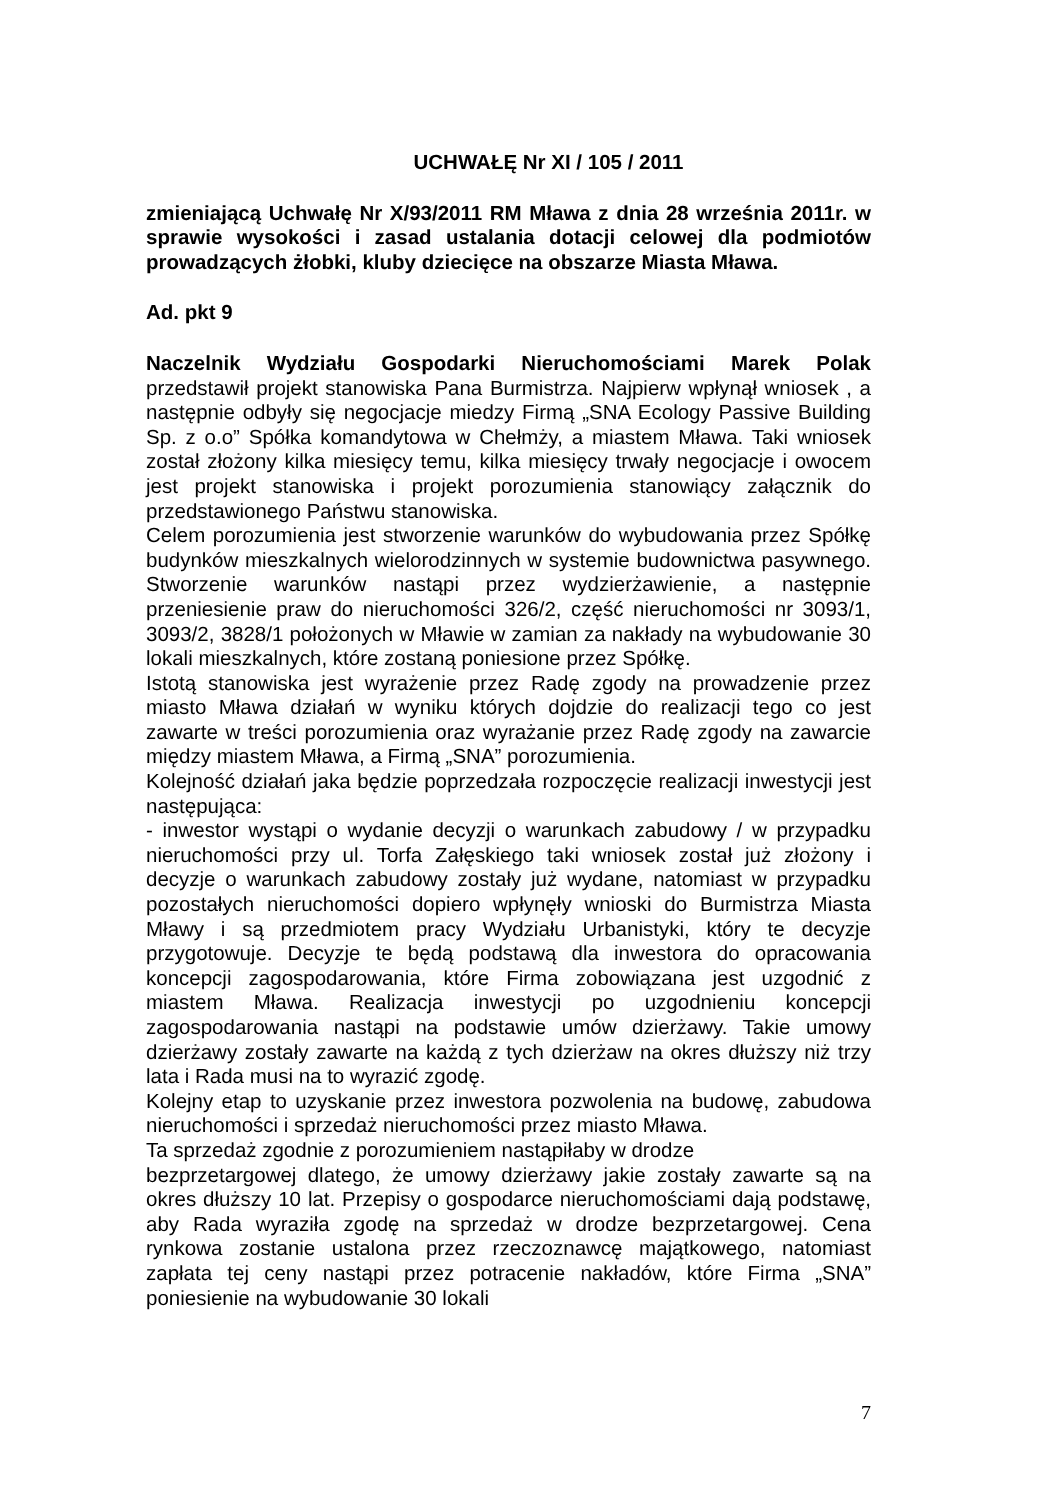UCHWAŁĘ Nr XI / 105 / 2011
zmieniającą Uchwałę Nr X/93/2011 RM Mława z dnia 28 września 2011r. w sprawie wysokości i zasad ustalania dotacji celowej dla podmiotów prowadzących żłobki, kluby dziecięce na obszarze Miasta Mława.
Ad. pkt 9
Naczelnik Wydziału Gospodarki Nieruchomościami Marek Polak przedstawił projekt stanowiska Pana Burmistrza. Najpierw wpłynął wniosek , a następnie odbyły się negocjacje miedzy Firmą „SNA Ecology Passive Building Sp. z o.o” Spółka komandytowa w Chełmży, a miastem Mława. Taki wniosek został złożony kilka miesięcy temu, kilka miesięcy trwały negocjacje i owocem jest projekt stanowiska i projekt porozumienia stanowiący załącznik do przedstawionego Państwu stanowiska.
Celem porozumienia jest stworzenie warunków do wybudowania przez Spółkę budynków mieszkalnych wielorodzinnych w systemie budownictwa pasywnego. Stworzenie warunków nastąpi przez wydzierżawienie, a następnie przeniesienie praw do nieruchomości 326/2, część nieruchomości nr 3093/1, 3093/2, 3828/1 położonych w Mławie w zamian za nakłady na wybudowanie 30 lokali mieszkalnych, które zostaną poniesione przez Spółkę.
Istotą stanowiska jest wyrażenie przez Radę zgody na prowadzenie przez miasto Mława działań w wyniku których dojdzie do realizacji tego co jest zawarte w treści porozumienia oraz wyrażanie przez Radę zgody na zawarcie między miastem Mława, a Firmą „SNA” porozumienia.
Kolejność działań jaka będzie poprzedzała rozpoczęcie realizacji inwestycji jest następująca:
- inwestor wystąpi o wydanie decyzji o warunkach zabudowy / w przypadku nieruchomości przy ul. Torfa Załęskiego taki wniosek został już złożony i decyzje o warunkach zabudowy zostały już wydane, natomiast w przypadku pozostałych nieruchomości dopiero wpłynęły wnioski do Burmistrza Miasta Mławy i są przedmiotem pracy Wydziału Urbanistyki, który te decyzje przygotowuje. Decyzje te będą podstawą dla inwestora do opracowania koncepcji zagospodarowania, które Firma zobowiązana jest uzgodnić z miastem Mława. Realizacja inwestycji po uzgodnieniu koncepcji zagospodarowania nastąpi na podstawie umów dzierżawy. Takie umowy dzierżawy zostały zawarte na każdą z tych dzierżaw na okres dłuższy niż trzy lata i Rada musi na to wyrazić zgodę.
Kolejny etap to uzyskanie przez inwestora pozwolenia na budowę, zabudowa nieruchomości i sprzedaż nieruchomości przez miasto Mława.
Ta sprzedaż zgodnie z porozumieniem nastąpiłaby w drodze
bezprzetargowej dlatego, że umowy dzierżawy jakie zostały zawarte są na okres dłuższy 10 lat. Przepisy o gospodarce nieruchomościami dają podstawę, aby Rada wyraziła zgodę na sprzedaż w drodze bezprzetargowej. Cena rynkowa zostanie ustalona przez rzeczoznawcę majątkowego, natomiast zapłata tej ceny nastąpi przez potracenie nakładów, które Firma „SNA” poniesienie na wybudowanie 30 lokali
7